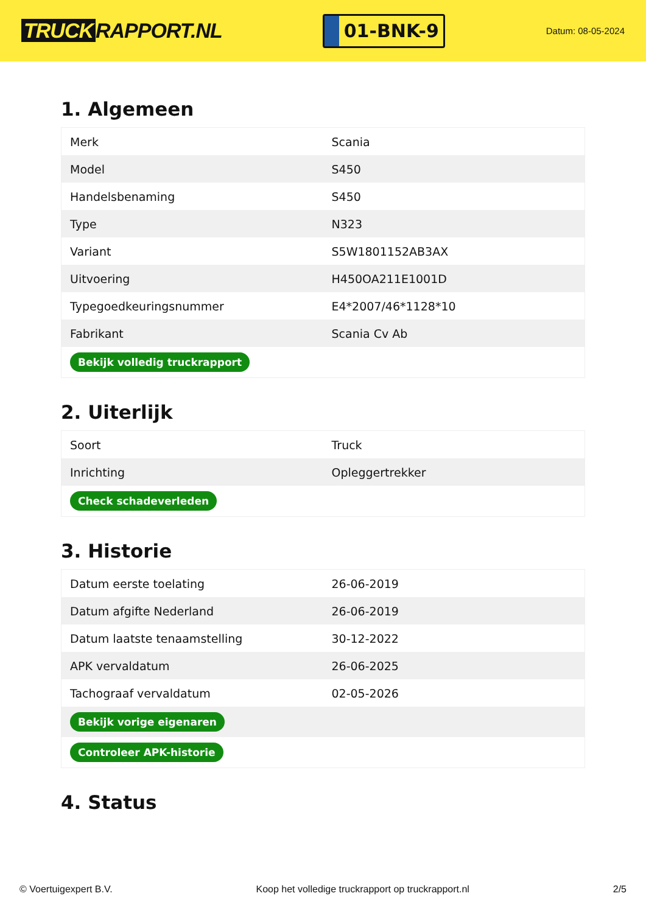TRUCK RAPPORT.NL
01-BNK-9
Datum: 08-05-2024
1. Algemeen
| Merk | Scania |
| Model | S450 |
| Handelsbenaming | S450 |
| Type | N323 |
| Variant | S5W1801152AB3AX |
| Uitvoering | H450OA211E1001D |
| Typegoedkeuringsnummer | E4*2007/46*1128*10 |
| Fabrikant | Scania Cv Ab |
| Bekijk volledig truckrapport | |
2. Uiterlijk
| Soort | Truck |
| Inrichting | Opleggertrekker |
| Check schadeverleden | |
3. Historie
| Datum eerste toelating | 26-06-2019 |
| Datum afgifte Nederland | 26-06-2019 |
| Datum laatste tenaamstelling | 30-12-2022 |
| APK vervaldatum | 26-06-2025 |
| Tachograaf vervaldatum | 02-05-2026 |
| Bekijk vorige eigenaren | |
| Controleer APK-historie | |
4. Status
© Voertuigexpert B.V. Koop het volledige truckrapport op truckrapport.nl 2/5